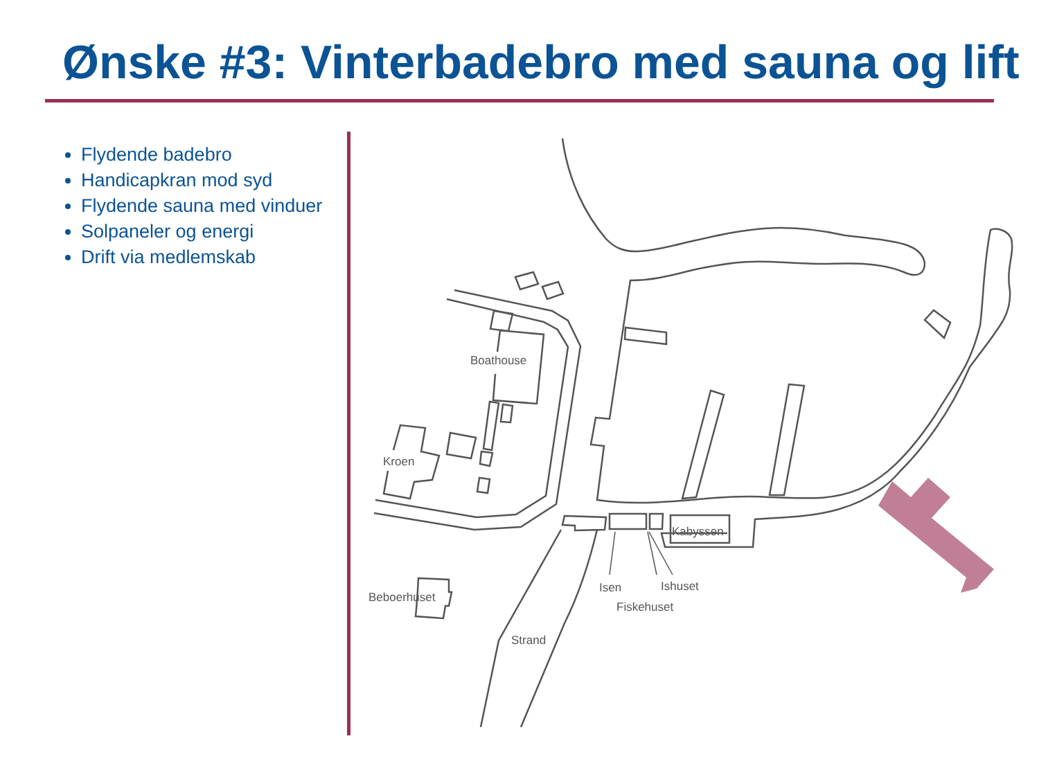Ønske #3: Vinterbadebro med sauna og lift
Flydende badebro
Handicapkran mod syd
Flydende sauna med vinduer
Solpaneler og energi
Drift via medlemskab
Boathouse
Kroen
Beboerhuset
Strand
Isen
Fiskehuset
Ishuset
Kabyssen